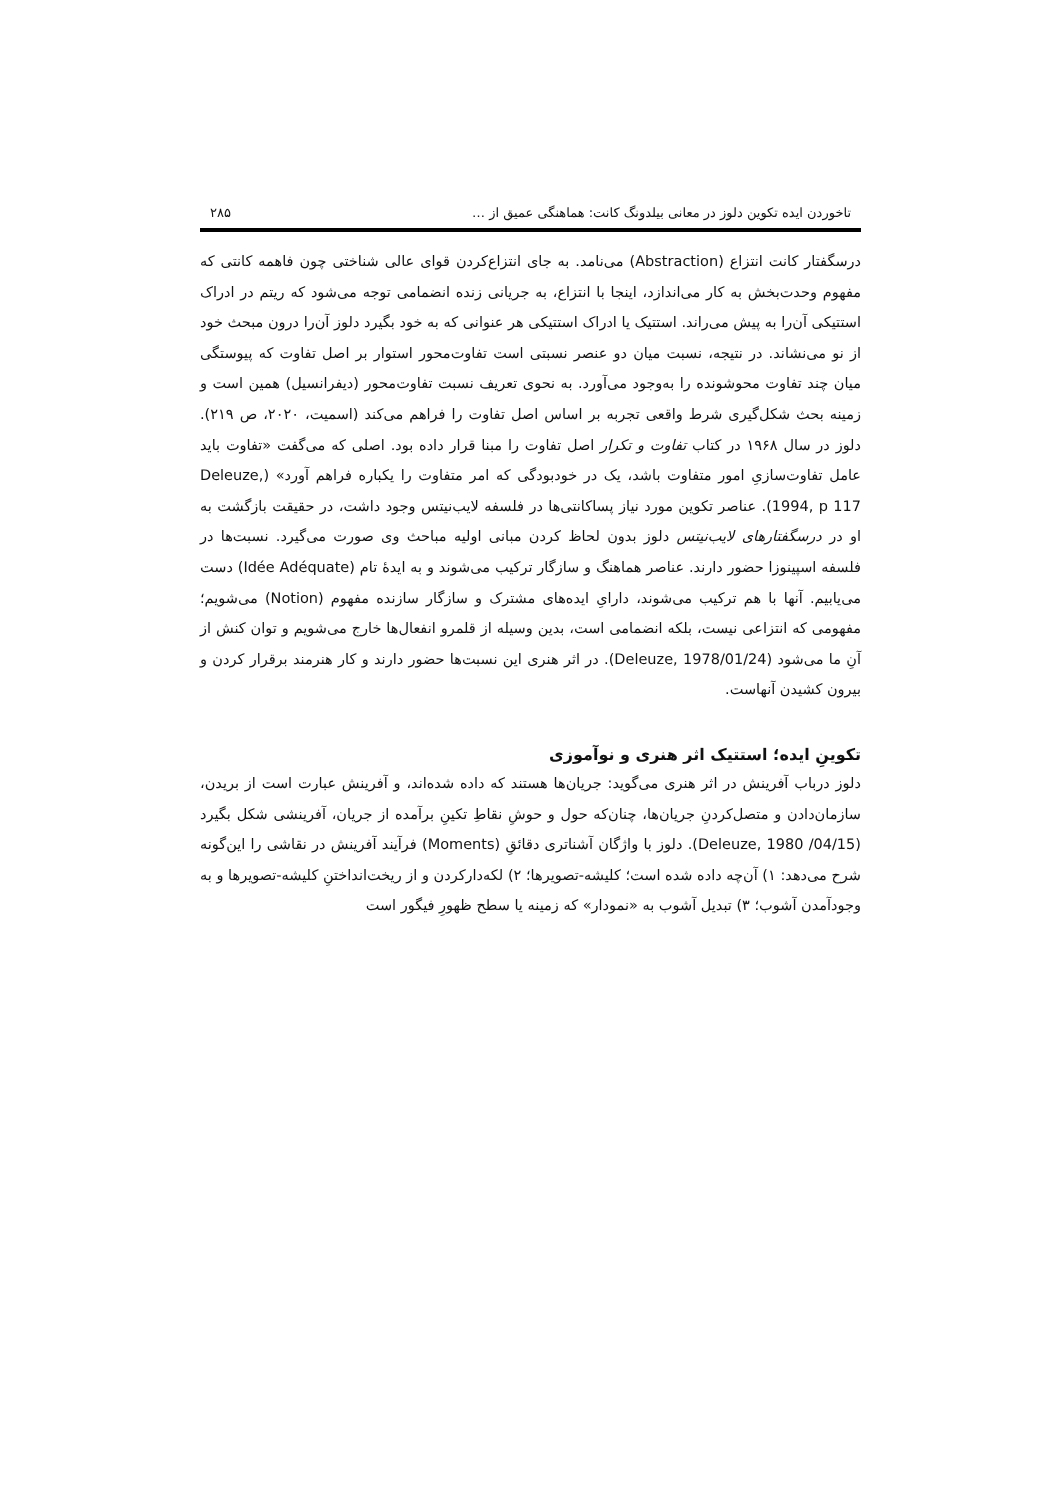تاخوردن ایده تکوین دلوز در معانی بیلدونگ کانت: هماهنگی عمیق از … ۲۸۵
درسگفتار کانت انتزاع (Abstraction) می‌نامد. به جای انتزاع‌کردن قوای عالی شناختی چون فاهمه کانتی که مفهوم وحدت‌بخش به کار می‌اندازد، اینجا با انتزاع، به جریانی زنده انضمامی توجه می‌شود که ریتم در ادراک استتیکی آن‌را به پیش می‌راند. استتیک یا ادراک استتیکی هر عنوانی که به خود بگیرد دلوز آن‌را درون مبحث خود از نو می‌نشاند. در نتیجه، نسبت میان دو عنصر نسبتی است تفاوت‌محور استوار بر اصل تفاوت که پیوستگی میان چند تفاوت محوشونده را به‌وجود می‌آورد. به نحوی تعریف نسبت تفاوت‌محور (دیفرانسیل) همین است و زمینه بحث شکل‌گیری شرط واقعی تجربه بر اساس اصل تفاوت را فراهم می‌کند (اسمیت، ۲۰۲۰، ص ۲۱۹). دلوز در سال ۱۹۶۸ در کتاب تفاوت و تکرار اصل تفاوت را مبنا قرار داده بود. اصلی که می‌گفت «تفاوت باید عامل تفاوت‌سازیِ امور متفاوت باشد، یک در خودبودگی که امر متفاوت را یکباره فراهم آورد» (Deleuze, 1994, p 117). عناصر تکوین مورد نیاز پساکانتی‌ها در فلسفه لایب‌نیتس وجود داشت، در حقیقت بازگشت به او در درسگفتارهای لایب‌نیتس دلوز بدون لحاظ کردن مبانی اولیه مباحث وی صورت می‌گیرد. نسبت‌ها در فلسفه اسپینوزا حضور دارند. عناصر هماهنگ و سازگار ترکیب می‌شوند و به ایدۀ تام (Idée Adéquate) دست می‌یابیم. آنها با هم ترکیب می‌شوند، دارایِ ایده‌های مشترک و سازگار سازنده مفهوم (Notion) می‌شویم؛ مفهومی که انتزاعی نیست، بلکه انضمامی است، بدین وسیله از قلمرو انفعال‌ها خارج می‌شویم و توان کنش از آنِ ما می‌شود (Deleuze, 1978/01/24). در اثر هنری این نسبت‌ها حضور دارند و کار هنرمند برقرار کردن و بیرون کشیدن آنهاست.
تکوینِ ایده؛ استتیک اثر هنری و نوآموزی
دلوز درباب آفرینش در اثر هنری می‌گوید: جریان‌ها هستند که داده شده‌اند، و آفرینش عبارت است از بریدن، سازمان‌دادن و متصل‌کردنِ جریان‌ها، چنان‌که حول و حوشِ نقاطِ تکینِ برآمده از جریان، آفرینشی شکل بگیرد (Deleuze, 1980 /04/15). دلوز با واژگان آشناتری دقائقِ (Moments) فرآیند آفرینش در نقاشی را این‌گونه شرح می‌دهد: ۱) آن‌چه داده شده است؛ کلیشه-تصویرها؛ ۲) لکه‌دارکردن و از ریخت‌انداختنِ کلیشه-تصویرها و به وجودآمدن آشوب؛ ۳) تبدیل آشوب به «نمودار» که زمینه یا سطح ظهورِ فیگور است